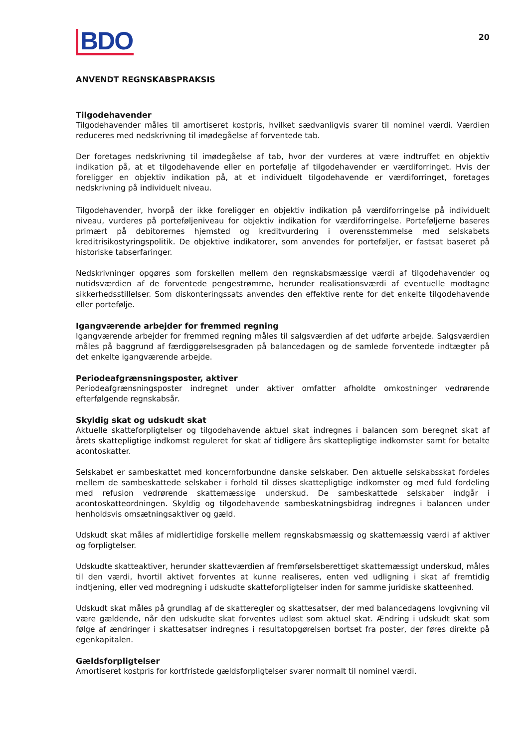BDO
20
ANVENDT REGNSKABSPRAKSIS
Tilgodehavender
Tilgodehavender måles til amortiseret kostpris, hvilket sædvanligvis svarer til nominel værdi. Værdien reduceres med nedskrivning til imødegåelse af forventede tab.
Der foretages nedskrivning til imødegåelse af tab, hvor der vurderes at være indtruffet en objektiv indikation på, at et tilgodehavende eller en portefølje af tilgodehavender er værdiforringet. Hvis der foreligger en objektiv indikation på, at et individuelt tilgodehavende er værdiforringet, foretages nedskrivning på individuelt niveau.
Tilgodehavender, hvorpå der ikke foreligger en objektiv indikation på værdiforringelse på individuelt niveau, vurderes på porteføljeniveau for objektiv indikation for værdiforringelse. Porteføljerne baseres primært på debitorernes hjemsted og kreditvurdering i overensstemmelse med selskabets kreditrisikostyringspolitik. De objektive indikatorer, som anvendes for porteføljer, er fastsat baseret på historiske tabserfaringer.
Nedskrivninger opgøres som forskellen mellem den regnskabsmæssige værdi af tilgodehavender og nutidsværdien af de forventede pengestrømme, herunder realisationsværdi af eventuelle modtagne sikkerhedsstillelser. Som diskonteringssats anvendes den effektive rente for det enkelte tilgodehavende eller portefølje.
Igangværende arbejder for fremmed regning
Igangværende arbejder for fremmed regning måles til salgsværdien af det udførte arbejde. Salgsværdien måles på baggrund af færdiggørelsesgraden på balancedagen og de samlede forventede indtægter på det enkelte igangværende arbejde.
Periodeafgrænsningsposter, aktiver
Periodeafgrænsningsposter indregnet under aktiver omfatter afholdte omkostninger vedrørende efterfølgende regnskabsår.
Skyldig skat og udskudt skat
Aktuelle skatteforpligtelser og tilgodehavende aktuel skat indregnes i balancen som beregnet skat af årets skattepligtige indkomst reguleret for skat af tidligere års skattepligtige indkomster samt for betalte acontoskatter.
Selskabet er sambeskattet med koncernforbundne danske selskaber. Den aktuelle selskabsskat fordeles mellem de sambeskattede selskaber i forhold til disses skattepligtige indkomster og med fuld fordeling med refusion vedrørende skattemæssige underskud. De sambeskattede selskaber indgår i acontoskatteordningen. Skyldig og tilgodehavende sambeskatningsbidrag indregnes i balancen under henholdsvis omsætningsaktiver og gæld.
Udskudt skat måles af midlertidige forskelle mellem regnskabsmæssig og skattemæssig værdi af aktiver og forpligtelser.
Udskudte skatteaktiver, herunder skatteværdien af fremførselsberettiget skattemæssigt underskud, måles til den værdi, hvortil aktivet forventes at kunne realiseres, enten ved udligning i skat af fremtidig indtjening, eller ved modregning i udskudte skatteforpligtelser inden for samme juridiske skatteenhed.
Udskudt skat måles på grundlag af de skatteregler og skattesatser, der med balancedagens lovgivning vil være gældende, når den udskudte skat forventes udløst som aktuel skat. Ændring i udskudt skat som følge af ændringer i skattesatser indregnes i resultatopgørelsen bortset fra poster, der føres direkte på egenkapitalen.
Gældsforpligtelser
Amortiseret kostpris for kortfristede gældsforpligtelser svarer normalt til nominel værdi.